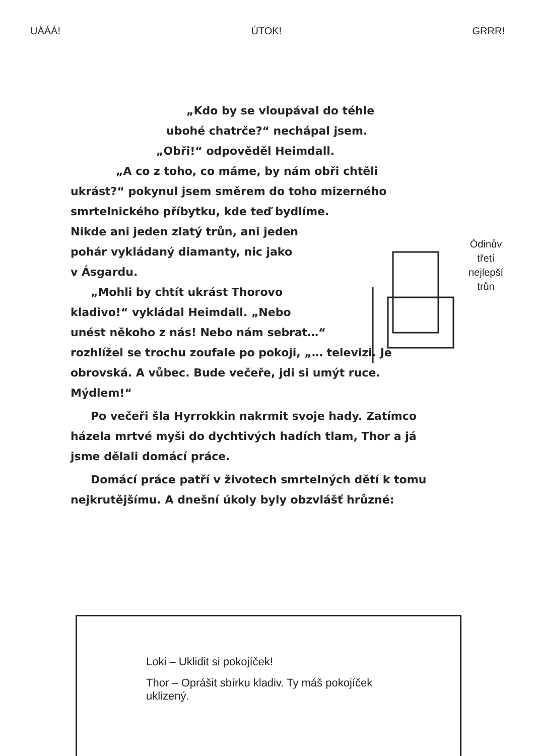UÁÁÁ! ÚTOK! GRRR!
Ódinův
třetí
nejlepší
trůn
„Kdo by se vloupával do téhle
ubohé chatrče?“ nechápal jsem.
„Obři!“ odpověděl Heimdall.
„A co z toho, co máme, by nám obři chtěli
ukrást?“ pokynul jsem směrem do toho mizerného
smrtelnického příbytku, kde teď bydlíme.
Nikde ani jeden zlatý trůn, ani jeden
pohár vykládaný diamanty, nic jako
v Ásgardu.
„Mohli by chtít ukrást Thorovo
kladivo!“ vykládal Heimdall. „Nebo
unést někoho z nás! Nebo nám sebrat…“
rozhlížel se trochu zoufale po pokoji, „… televizi. Je
obrovská. A vůbec. Bude večeře, jdi si umýt ruce.
Mýdlem!“
Po večeři šla Hyrrokkin nakrmit svoje hady. Zatímco
házela mrtvé myši do dychtivých hadích tlam, Thor a já
jsme dělali domácí práce.
Domácí práce patří v životech smrtelných dětí k tomu
nejkrutějšímu. A dnešní úkoly byly obzvlášť hrůzné:
Loki – Uklidit si pokojíček!
Thor – Oprášit sbírku kladiv. Ty máš pokojíček uklizený.